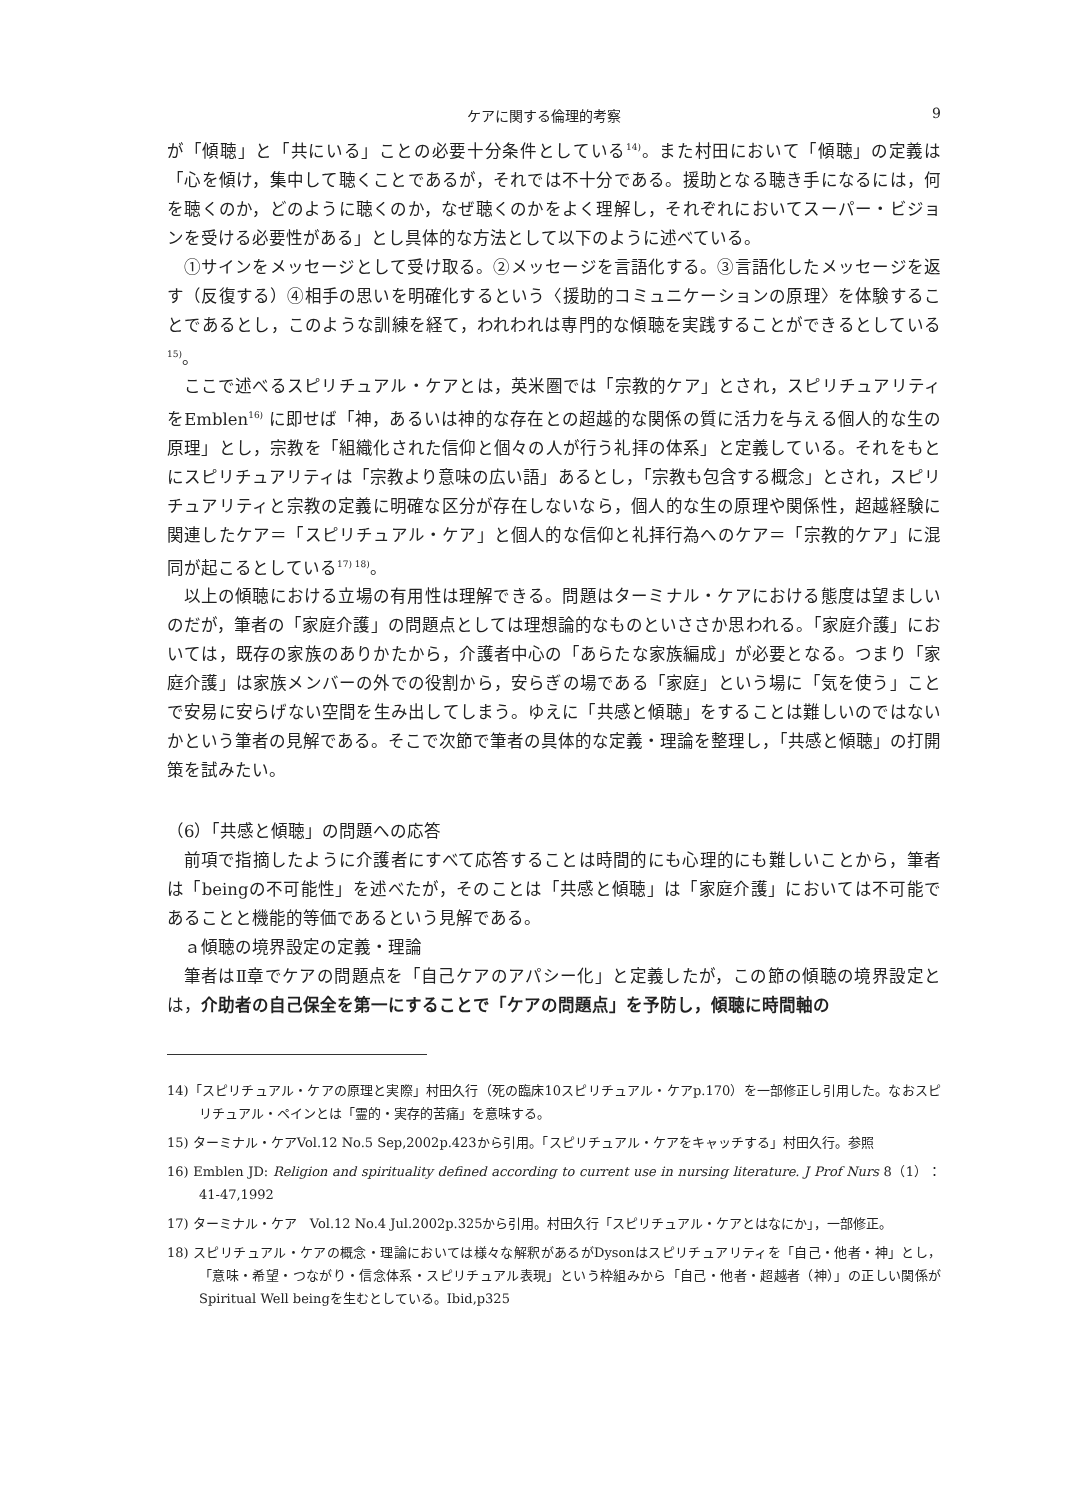ケアに関する倫理的考察 9
が「傾聴」と「共にいる」ことの必要十分条件としている<sup>14)</sup>。また村田において「傾聴」の定義は「心を傾け，集中して聴くことであるが，それでは不十分である。援助となる聴き手になるには，何を聴くのか，どのように聴くのか，なぜ聴くのかをよく理解し，それぞれにおいてスーパー・ビジョンを受ける必要性がある」とし具体的な方法として以下のように述べている。
①サインをメッセージとして受け取る。②メッセージを言語化する。③言語化したメッセージを返す（反復する）④相手の思いを明確化するという〈援助的コミュニケーションの原理〉を体験することであるとし，このような訓練を経て，われわれは専門的な傾聴を実践することができるとしている<sup>15)</sup>。
ここで述べるスピリチュアル・ケアとは，英米圏では「宗教的ケア」とされ，スピリチュアリティをEmblen<sup>16)</sup> に即せば「神，あるいは神的な存在との超越的な関係の質に活力を与える個人的な生の原理」とし，宗教を「組織化された信仰と個々の人が行う礼拝の体系」と定義している。それをもとにスピリチュアリティは「宗教より意味の広い語」あるとし，「宗教も包含する概念」とされ，スピリチュアリティと宗教の定義に明確な区分が存在しないなら，個人的な生の原理や関係性，超越経験に関連したケア＝「スピリチュアル・ケア」と個人的な信仰と礼拝行為へのケア＝「宗教的ケア」に混同が起こるとしている<sup>17) 18)</sup>。
以上の傾聴における立場の有用性は理解できる。問題はターミナル・ケアにおける態度は望ましいのだが，筆者の「家庭介護」の問題点としては理想論的なものといささか思われる。「家庭介護」においては，既存の家族のありかたから，介護者中心の「あらたな家族編成」が必要となる。つまり「家庭介護」は家族メンバーの外での役割から，安らぎの場である「家庭」という場に「気を使う」ことで安易に安らげない空間を生み出してしまう。ゆえに「共感と傾聴」をすることは難しいのではないかという筆者の見解である。そこで次節で筆者の具体的な定義・理論を整理し，「共感と傾聴」の打開策を試みたい。
（6）「共感と傾聴」の問題への応答
前項で指摘したように介護者にすべて応答することは時間的にも心理的にも難しいことから，筆者は「beingの不可能性」を述べたが，そのことは「共感と傾聴」は「家庭介護」においては不可能であることと機能的等価であるという見解である。
ａ傾聴の境界設定の定義・理論
筆者はⅡ章でケアの問題点を「自己ケアのアパシー化」と定義したが，この節の傾聴の境界設定とは，介助者の自己保全を第一にすることで「ケアの問題点」を予防し，傾聴に時間軸の
14)「スピリチュアル・ケアの原理と実際」村田久行（死の臨床10スピリチュアル・ケアp.170）を一部修正し引用した。なおスピリチュアル・ペインとは「霊的・実存的苦痛」を意味する。
15) ターミナル・ケアVol.12 No.5 Sep,2002p.423から引用。「スピリチュアル・ケアをキャッチする」村田久行。参照
16) Emblen JD: Religion and spirituality defined according to current use in nursing literature. J Prof Nurs 8（1）：41-47,1992
17) ターミナル・ケア　Vol.12 No.4 Jul.2002p.325から引用。村田久行「スピリチュアル・ケアとはなにか」，一部修正。
18) スピリチュアル・ケアの概念・理論においては様々な解釈があるがDysonはスピリチュアリティを「自己・他者・神」とし，「意味・希望・つながり・信念体系・スピリチュアル表現」という枠組みから「自己・他者・超越者（神）」の正しい関係がSpiritual Well beingを生むとしている。Ibid,p325